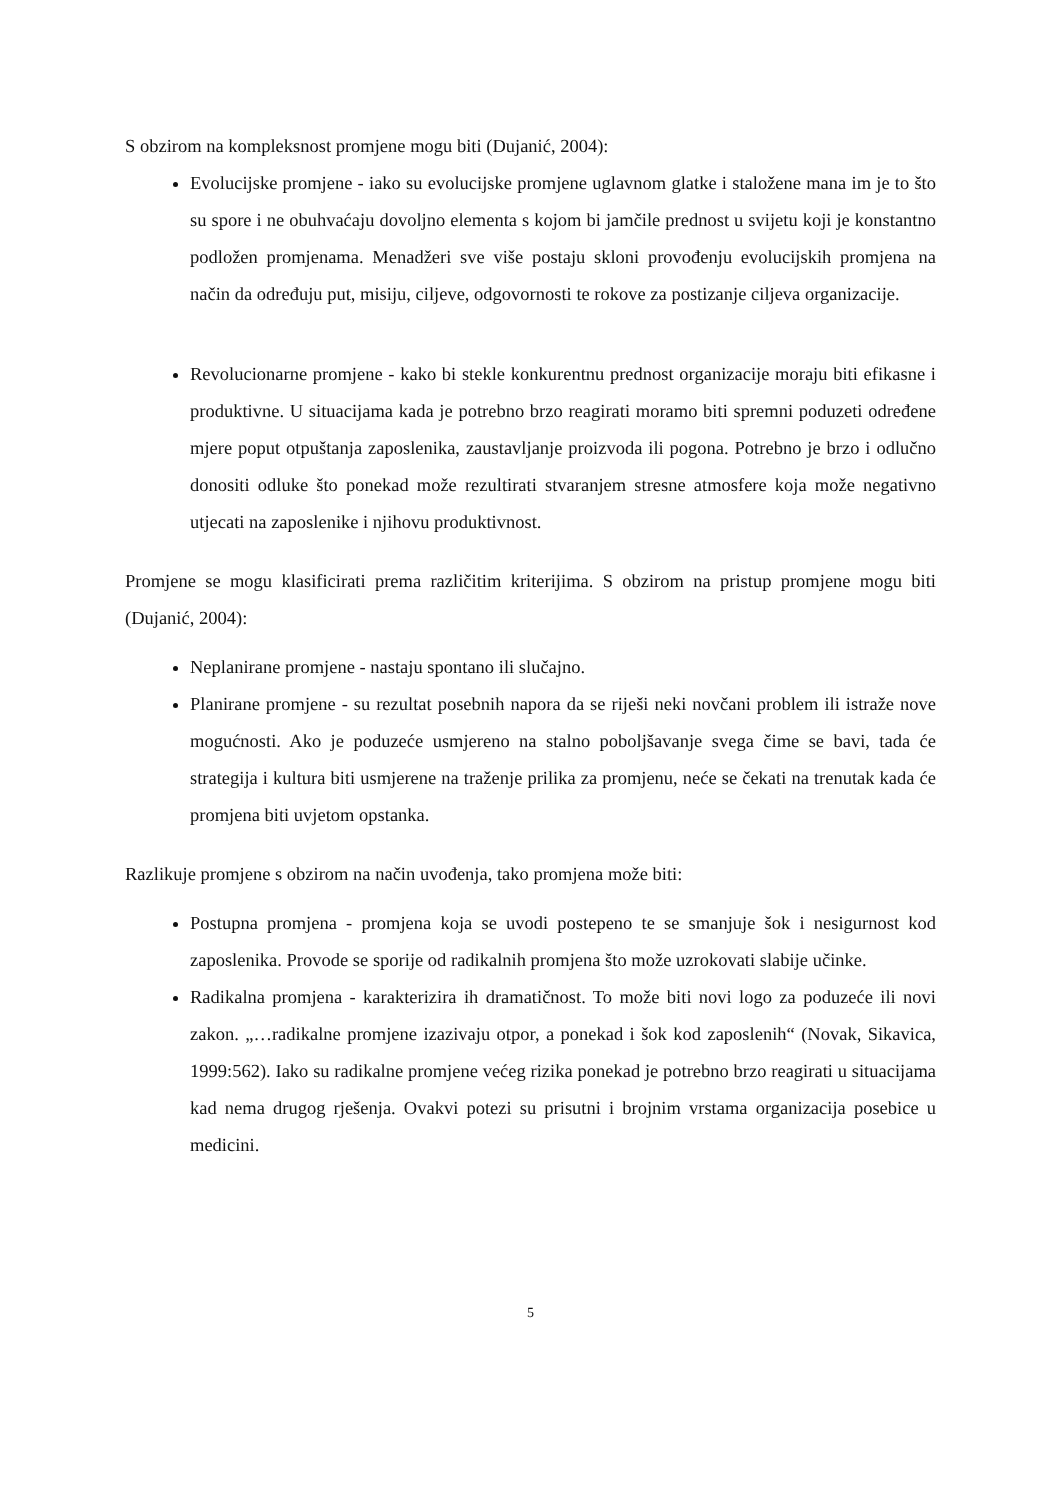S obzirom na kompleksnost promjene mogu biti (Dujanić, 2004):
Evolucijske promjene - iako su evolucijske promjene uglavnom glatke i staložene mana im je to što su spore i ne obuhvaćaju dovoljno elementa s kojom bi jamčile prednost u svijetu koji je konstantno podložen promjenama. Menadžeri sve više postaju skloni provođenju evolucijskih promjena na način da određuju put, misiju, ciljeve, odgovornosti te rokove za postizanje ciljeva organizacije.
Revolucionarne promjene - kako bi stekle konkurentnu prednost organizacije moraju biti efikasne i produktivne. U situacijama kada je potrebno brzo reagirati moramo biti spremni poduzeti određene mjere poput otpuštanja zaposlenika, zaustavljanje proizvoda ili pogona. Potrebno je brzo i odlučno donositi odluke što ponekad može rezultirati stvaranjem stresne atmosfere koja može negativno utjecati na zaposlenike i njihovu produktivnost.
Promjene se mogu klasificirati prema različitim kriterijima. S obzirom na pristup promjene mogu biti (Dujanić, 2004):
Neplanirane promjene - nastaju spontano ili slučajno.
Planirane promjene - su rezultat posebnih napora da se riješi neki novčani problem ili istraže nove mogućnosti. Ako je poduzeće usmjereno na stalno poboljšavanje svega čime se bavi, tada će strategija i kultura biti usmjerene na traženje prilika za promjenu, neće se čekati na trenutak kada će promjena biti uvjetom opstanka.
Razlikuje promjene s obzirom na način uvođenja, tako promjena može biti:
Postupna promjena - promjena koja se uvodi postepeno te se smanjuje šok i nesigurnost kod zaposlenika. Provode se sporije od radikalnih promjena što može uzrokovati slabije učinke.
Radikalna promjena - karakterizira ih dramatičnost. To može biti novi logo za poduzeće ili novi zakon. „…radikalne promjene izazivaju otpor, a ponekad i šok kod zaposlenih“ (Novak, Sikavica, 1999:562). Iako su radikalne promjene većeg rizika ponekad je potrebno brzo reagirati u situacijama kad nema drugog rješenja. Ovakvi potezi su prisutni i brojnim vrstama organizacija posebice u medicini.
5